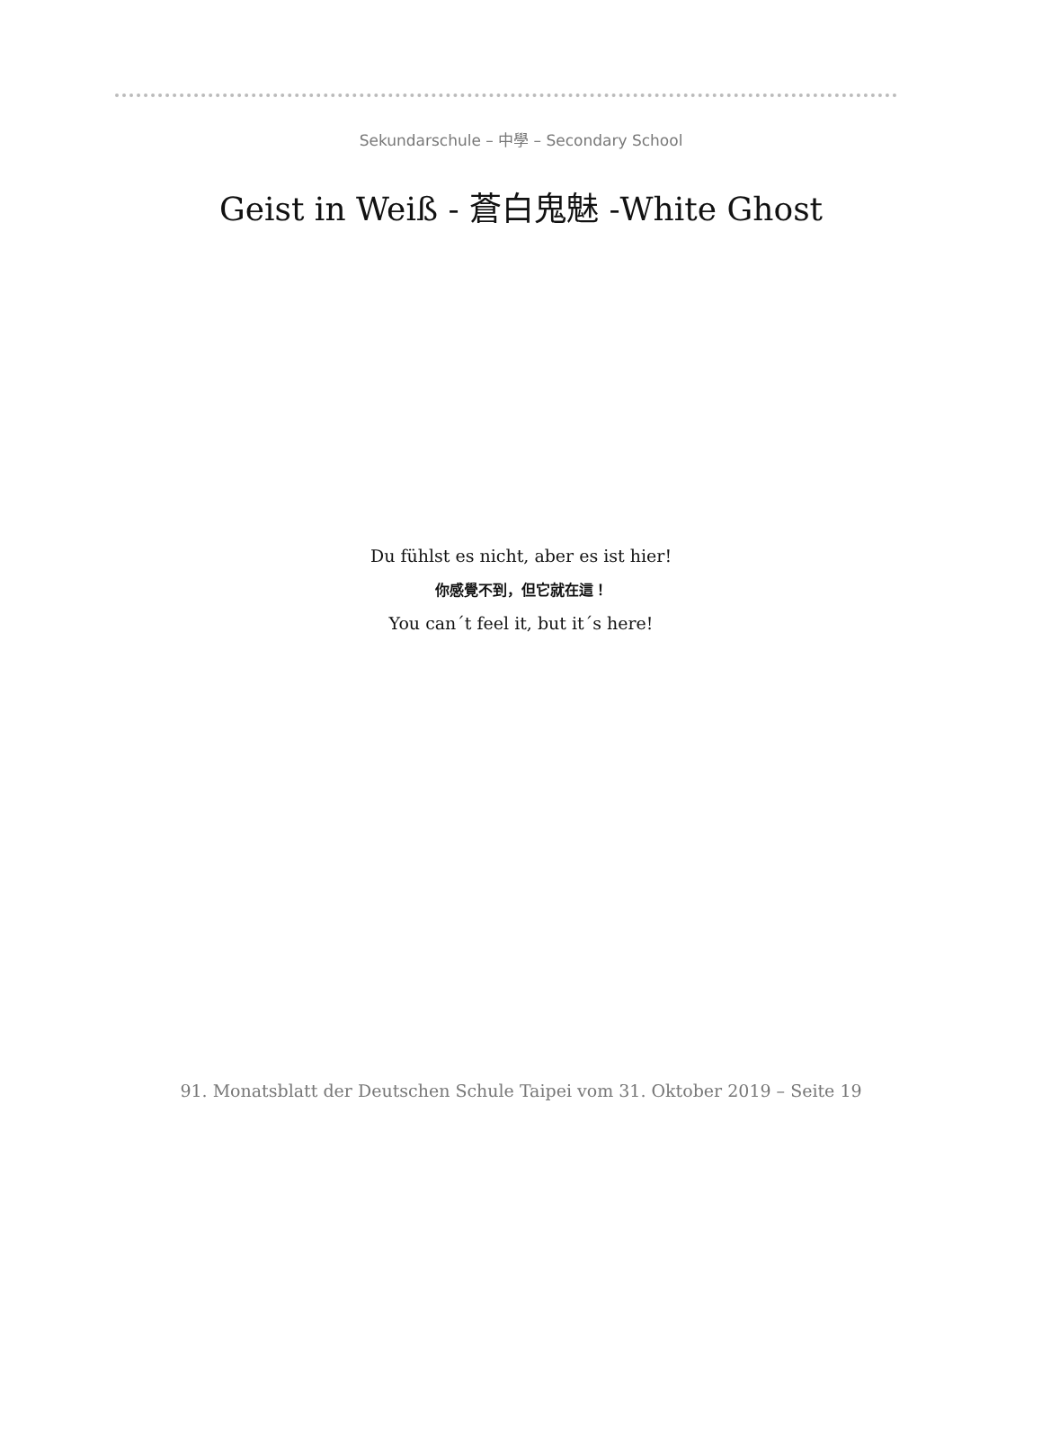Sekundarschule – 中學 – Secondary School
Geist in Weiß - 蒼白鬼魅 -White Ghost
Du fühlst es nicht, aber es ist hier!
你感覺不到，但它就在這！
You can´t feel it, but it´s here!
91. Monatsblatt der Deutschen Schule Taipei vom 31. Oktober 2019 – Seite 19